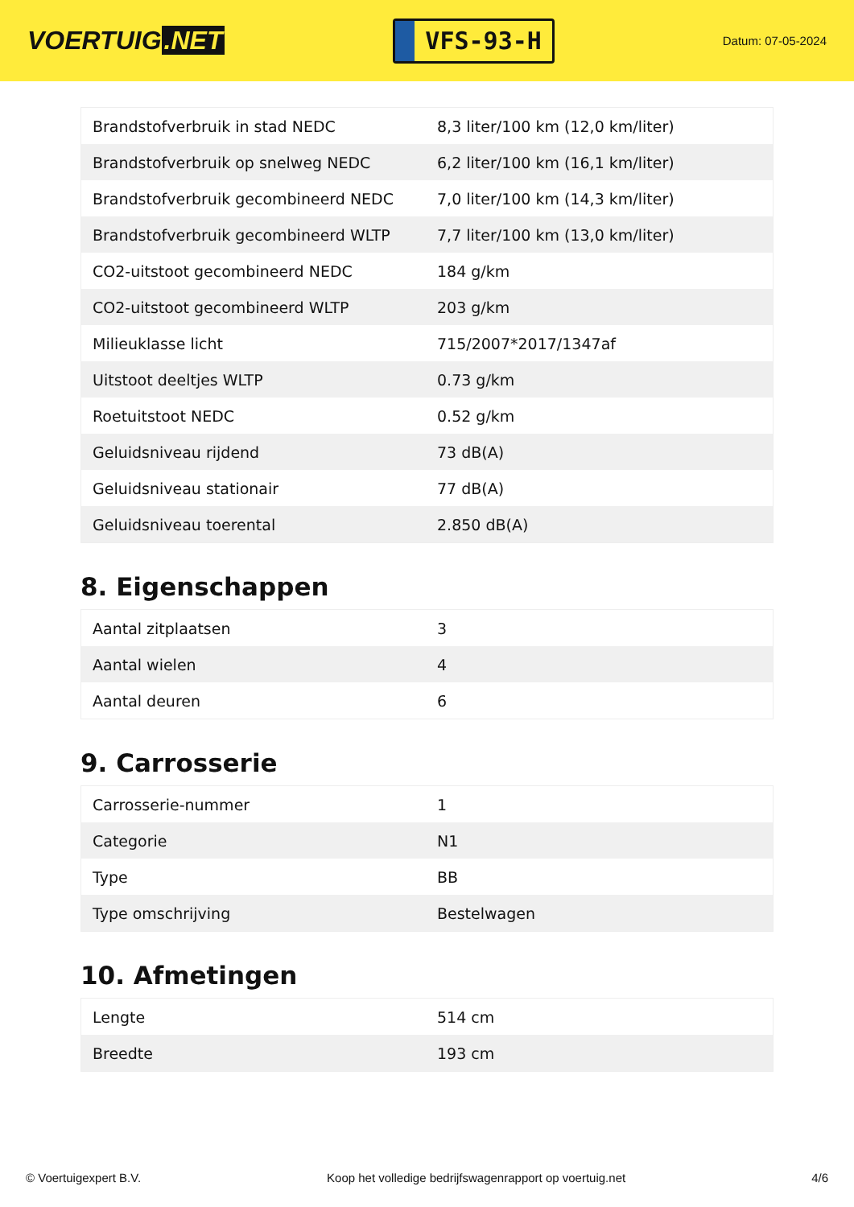VOERTUIG.NET
VFS-93-H
Datum: 07-05-2024
| Brandstofverbruik in stad NEDC | 8,3 liter/100 km (12,0 km/liter) |
| Brandstofverbruik op snelweg NEDC | 6,2 liter/100 km (16,1 km/liter) |
| Brandstofverbruik gecombineerd NEDC | 7,0 liter/100 km (14,3 km/liter) |
| Brandstofverbruik gecombineerd WLTP | 7,7 liter/100 km (13,0 km/liter) |
| CO2-uitstoot gecombineerd NEDC | 184 g/km |
| CO2-uitstoot gecombineerd WLTP | 203 g/km |
| Milieuklasse licht | 715/2007*2017/1347af |
| Uitstoot deeltjes WLTP | 0.73 g/km |
| Roetuitstoot NEDC | 0.52 g/km |
| Geluidsniveau rijdend | 73 dB(A) |
| Geluidsniveau stationair | 77 dB(A) |
| Geluidsniveau toerental | 2.850 dB(A) |
8. Eigenschappen
| Aantal zitplaatsen | 3 |
| Aantal wielen | 4 |
| Aantal deuren | 6 |
9. Carrosserie
| Carrosserie-nummer | 1 |
| Categorie | N1 |
| Type | BB |
| Type omschrijving | Bestelwagen |
10. Afmetingen
| Lengte | 514 cm |
| Breedte | 193 cm |
© Voertuigexpert B.V. Koop het volledige bedrijfswagenrapport op voertuig.net 4/6